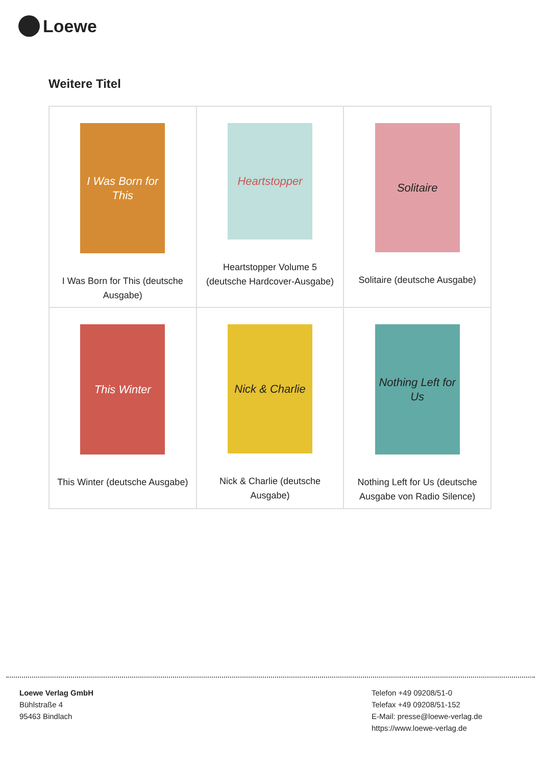Loewe
Weitere Titel
| I Was Born for This I Was Born for This (deutsche Ausgabe) | Heartstopper Heartstopper Volume 5 (deutsche Hardcover-Ausgabe) | Solitaire Solitaire (deutsche Ausgabe) |
| This Winter This Winter (deutsche Ausgabe) | Nick & Charlie Nick & Charlie (deutsche Ausgabe) | Nothing Left for Us Nothing Left for Us (deutsche Ausgabe von Radio Silence) |
Loewe Verlag GmbH
Bühlstraße 4
95463 Bindlach
Telefon +49 09208/51-0
Telefax +49 09208/51-152
E-Mail: presse@loewe-verlag.de
https://www.loewe-verlag.de